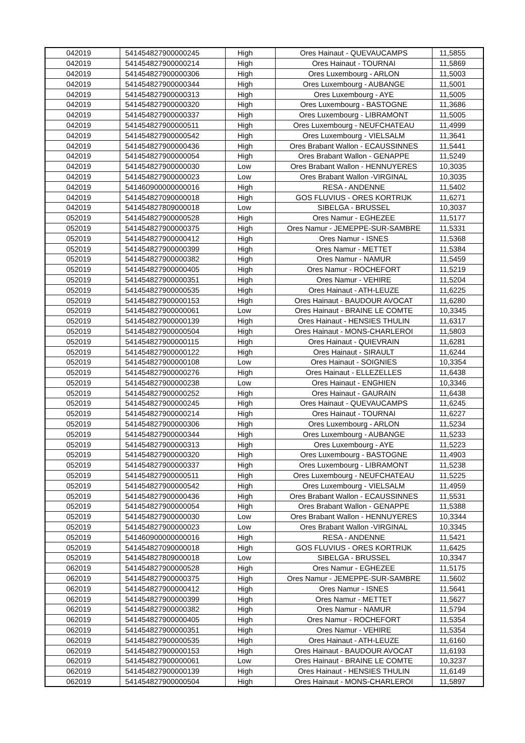| 042019 | 541454827900000245 | High | Ores Hainaut - QUEVAUCAMPS | 11,5855 |
| 042019 | 541454827900000214 | High | Ores Hainaut - TOURNAI | 11,5869 |
| 042019 | 541454827900000306 | High | Ores Luxembourg - ARLON | 11,5003 |
| 042019 | 541454827900000344 | High | Ores Luxembourg - AUBANGE | 11,5001 |
| 042019 | 541454827900000313 | High | Ores Luxembourg - AYE | 11,5005 |
| 042019 | 541454827900000320 | High | Ores Luxembourg - BASTOGNE | 11,3686 |
| 042019 | 541454827900000337 | High | Ores Luxembourg - LIBRAMONT | 11,5005 |
| 042019 | 541454827900000511 | High | Ores Luxembourg - NEUFCHATEAU | 11,4999 |
| 042019 | 541454827900000542 | High | Ores Luxembourg - VIELSALM | 11,3641 |
| 042019 | 541454827900000436 | High | Ores Brabant Wallon - ECAUSSINNES | 11,5441 |
| 042019 | 541454827900000054 | High | Ores Brabant Wallon - GENAPPE | 11,5249 |
| 042019 | 541454827900000030 | Low | Ores Brabant Wallon - HENNUYERES | 10,3035 |
| 042019 | 541454827900000023 | Low | Ores Brabant Wallon -VIRGINAL | 10,3035 |
| 042019 | 541460900000000016 | High | RESA - ANDENNE | 11,5402 |
| 042019 | 541454827090000018 | High | GOS FLUVIUS - ORES KORTRIJK | 11,6271 |
| 042019 | 541454827809000018 | Low | SIBELGA - BRUSSEL | 10,3037 |
| 052019 | 541454827900000528 | High | Ores Namur - EGHEZEE | 11,5177 |
| 052019 | 541454827900000375 | High | Ores Namur - JEMEPPE-SUR-SAMBRE | 11,5331 |
| 052019 | 541454827900000412 | High | Ores Namur - ISNES | 11,5368 |
| 052019 | 541454827900000399 | High | Ores Namur - METTET | 11,5384 |
| 052019 | 541454827900000382 | High | Ores Namur - NAMUR | 11,5459 |
| 052019 | 541454827900000405 | High | Ores Namur - ROCHEFORT | 11,5219 |
| 052019 | 541454827900000351 | High | Ores Namur - VEHIRE | 11,5204 |
| 052019 | 541454827900000535 | High | Ores Hainaut - ATH-LEUZE | 11,6225 |
| 052019 | 541454827900000153 | High | Ores Hainaut - BAUDOUR AVOCAT | 11,6280 |
| 052019 | 541454827900000061 | Low | Ores Hainaut - BRAINE LE COMTE | 10,3345 |
| 052019 | 541454827900000139 | High | Ores Hainaut - HENSIES THULIN | 11,6317 |
| 052019 | 541454827900000504 | High | Ores Hainaut - MONS-CHARLEROI | 11,5803 |
| 052019 | 541454827900000115 | High | Ores Hainaut - QUIEVRAIN | 11,6281 |
| 052019 | 541454827900000122 | High | Ores Hainaut - SIRAULT | 11,6244 |
| 052019 | 541454827900000108 | Low | Ores Hainaut - SOIGNIES | 10,3354 |
| 052019 | 541454827900000276 | High | Ores Hainaut - ELLEZELLES | 11,6438 |
| 052019 | 541454827900000238 | Low | Ores Hainaut - ENGHIEN | 10,3346 |
| 052019 | 541454827900000252 | High | Ores Hainaut - GAURAIN | 11,6438 |
| 052019 | 541454827900000245 | High | Ores Hainaut - QUEVAUCAMPS | 11,6245 |
| 052019 | 541454827900000214 | High | Ores Hainaut - TOURNAI | 11,6227 |
| 052019 | 541454827900000306 | High | Ores Luxembourg - ARLON | 11,5234 |
| 052019 | 541454827900000344 | High | Ores Luxembourg - AUBANGE | 11,5233 |
| 052019 | 541454827900000313 | High | Ores Luxembourg - AYE | 11,5223 |
| 052019 | 541454827900000320 | High | Ores Luxembourg - BASTOGNE | 11,4903 |
| 052019 | 541454827900000337 | High | Ores Luxembourg - LIBRAMONT | 11,5238 |
| 052019 | 541454827900000511 | High | Ores Luxembourg - NEUFCHATEAU | 11,5225 |
| 052019 | 541454827900000542 | High | Ores Luxembourg - VIELSALM | 11,4959 |
| 052019 | 541454827900000436 | High | Ores Brabant Wallon - ECAUSSINNES | 11,5531 |
| 052019 | 541454827900000054 | High | Ores Brabant Wallon - GENAPPE | 11,5388 |
| 052019 | 541454827900000030 | Low | Ores Brabant Wallon - HENNUYERES | 10,3344 |
| 052019 | 541454827900000023 | Low | Ores Brabant Wallon -VIRGINAL | 10,3345 |
| 052019 | 541460900000000016 | High | RESA - ANDENNE | 11,5421 |
| 052019 | 541454827090000018 | High | GOS FLUVIUS - ORES KORTRIJK | 11,6425 |
| 052019 | 541454827809000018 | Low | SIBELGA - BRUSSEL | 10,3347 |
| 062019 | 541454827900000528 | High | Ores Namur - EGHEZEE | 11,5175 |
| 062019 | 541454827900000375 | High | Ores Namur - JEMEPPE-SUR-SAMBRE | 11,5602 |
| 062019 | 541454827900000412 | High | Ores Namur - ISNES | 11,5641 |
| 062019 | 541454827900000399 | High | Ores Namur - METTET | 11,5627 |
| 062019 | 541454827900000382 | High | Ores Namur - NAMUR | 11,5794 |
| 062019 | 541454827900000405 | High | Ores Namur - ROCHEFORT | 11,5354 |
| 062019 | 541454827900000351 | High | Ores Namur - VEHIRE | 11,5354 |
| 062019 | 541454827900000535 | High | Ores Hainaut - ATH-LEUZE | 11,6160 |
| 062019 | 541454827900000153 | High | Ores Hainaut - BAUDOUR AVOCAT | 11,6193 |
| 062019 | 541454827900000061 | Low | Ores Hainaut - BRAINE LE COMTE | 10,3237 |
| 062019 | 541454827900000139 | High | Ores Hainaut - HENSIES THULIN | 11,6149 |
| 062019 | 541454827900000504 | High | Ores Hainaut - MONS-CHARLEROI | 11,5897 |